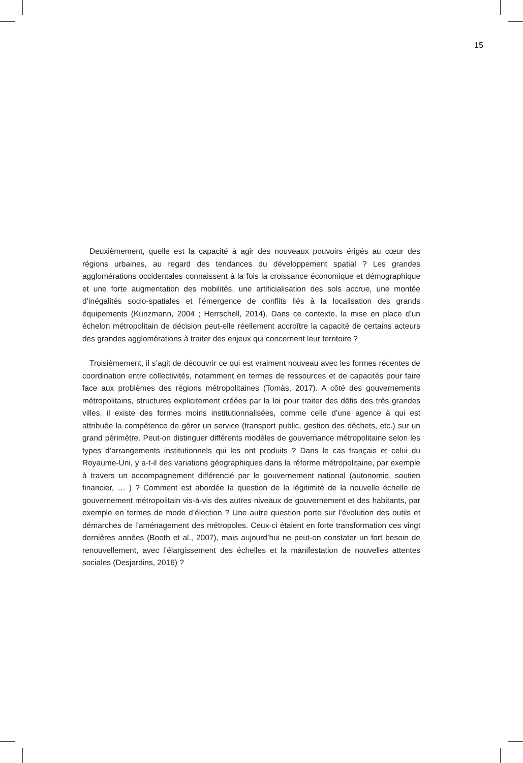15
Deuxièmement, quelle est la capacité à agir des nouveaux pouvoirs érigés au cœur des régions urbaines, au regard des tendances du développement spatial ? Les grandes agglomérations occidentales connaissent à la fois la croissance économique et démographique et une forte augmentation des mobilités, une artificialisation des sols accrue, une montée d’inégalités socio-spatiales et l’émergence de conflits liés à la localisation des grands équipements (Kunzmann, 2004 ; Herrschell, 2014). Dans ce contexte, la mise en place d’un échelon métropolitain de décision peut-elle réellement accroître la capacité de certains acteurs des grandes agglomérations à traiter des enjeux qui concernent leur territoire ?
Troisièmement, il s’agit de découvrir ce qui est vraiment nouveau avec les formes récentes de coordination entre collectivités, notamment en termes de ressources et de capacités pour faire face aux problèmes des régions métropolitaines (Tomàs, 2017). A côté des gouvernements métropolitains, structures explicitement créées par la loi pour traiter des défis des très grandes villes, il existe des formes moins institutionnalisées, comme celle d’une agence à qui est attribuée la compétence de gérer un service (transport public, gestion des déchets, etc.) sur un grand périmètre. Peut-on distinguer différents modèles de gouvernance métropolitaine selon les types d’arrangements institutionnels qui les ont produits ? Dans le cas français et celui du Royaume-Uni, y a-t-il des variations géographiques dans la réforme métropolitaine, par exemple à travers un accompagnement différencié par le gouvernement national (autonomie, soutien financier, … ) ? Comment est abordée la question de la légitimité de la nouvelle échelle de gouvernement métropolitain vis-à-vis des autres niveaux de gouvernement et des habitants, par exemple en termes de mode d’élection ? Une autre question porte sur l’évolution des outils et démarches de l’aménagement des métropoles. Ceux-ci étaient en forte transformation ces vingt dernières années (Booth et al., 2007), mais aujourd’hui ne peut-on constater un fort besoin de renouvellement, avec l’élargissement des échelles et la manifestation de nouvelles attentes sociales (Desjardins, 2016) ?